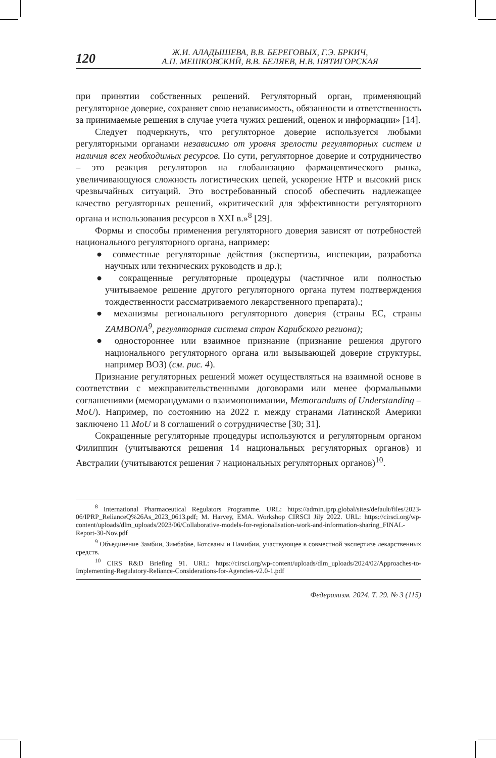120
Ж.И. АЛАДЫШЕВА, В.В. БЕРЕГОВЫХ, Г.Э. БРКИЧ,
А.П. МЕШКОВСКИЙ, В.В. БЕЛЯЕВ, Н.В. ПЯТИГОРСКАЯ
при принятии собственных решений. Регуляторный орган, применяющий регуляторное доверие, сохраняет свою независимость, обязанности и ответственность за принимаемые решения в случае учета чужих решений, оценок и информации» [14].
Следует подчеркнуть, что регуляторное доверие используется любыми регуляторными органами независимо от уровня зрелости регуляторных систем и наличия всех необходимых ресурсов. По сути, регуляторное доверие и сотрудничество – это реакция регуляторов на глобализацию фармацевтического рынка, увеличивающуюся сложность логистических цепей, ускорение НТР и высокий риск чрезвычайных ситуаций. Это востребованный способ обеспечить надлежащее качество регуляторных решений, «критический для эффективности регуляторного органа и использования ресурсов в XXI в.»<sup>8</sup> [29].
Формы и способы применения регуляторного доверия зависят от потребностей национального регуляторного органа, например:
● совместные регуляторные действия (экспертизы, инспекции, разработка научных или технических руководств и др.);
● сокращенные регуляторные процедуры (частичное или полностью учитываемое решение другого регуляторного органа путем подтверждения тождественности рассматриваемого лекарственного препарата).;
● механизмы регионального регуляторного доверия (страны ЕС, страны ZAMBONA<sup>9</sup>, регуляторная система стран Карибского региона);
● одностороннее или взаимное признание (признание решения другого национального регуляторного органа или вызывающей доверие структуры, например ВОЗ) (см. рис. 4).
Признание регуляторных решений может осуществляться на взаимной основе в соответствии с межправительственными договорами или менее формальными соглашениями (меморандумами о взаимопонимании, Memorandums of Understanding – MoU). Например, по состоянию на 2022 г. между странами Латинской Америки заключено 11 MoU и 8 соглашений о сотрудничестве [30; 31].
Сокращенные регуляторные процедуры используются и регуляторным органом Филиппин (учитываются решения 14 национальных регуляторных органов) и Австралии (учитываются решения 7 национальных регуляторных органов)<sup>10</sup>.
<sup>8</sup> International Pharmaceutical Regulators Programme. URL: https://admin.iprp.global/sites/default/files/2023-06/IPRP_RelianceQ%26As_2023_0613.pdf; M. Harvey, EMA. Workshop CIRSCI Jily 2022. URL: https://cirsci.org/wp-content/uploads/dlm_uploads/2023/06/Collaborative-models-for-regionalisation-work-and-information-sharing_FINAL-Report-30-Nov.pdf
<sup>9</sup> Объединение Замбии, Зимбабве, Ботсваны и Намибии, участвующее в совместной экспертизе лекарственных средств.
<sup>10</sup> CIRS R&D Briefing 91. URL: https://cirsci.org/wp-content/uploads/dlm_uploads/2024/02/Approaches-to-Implementing-Regulatory-Reliance-Considerations-for-Agencies-v2.0-1.pdf
Федерализм. 2024. Т. 29. № 3 (115)